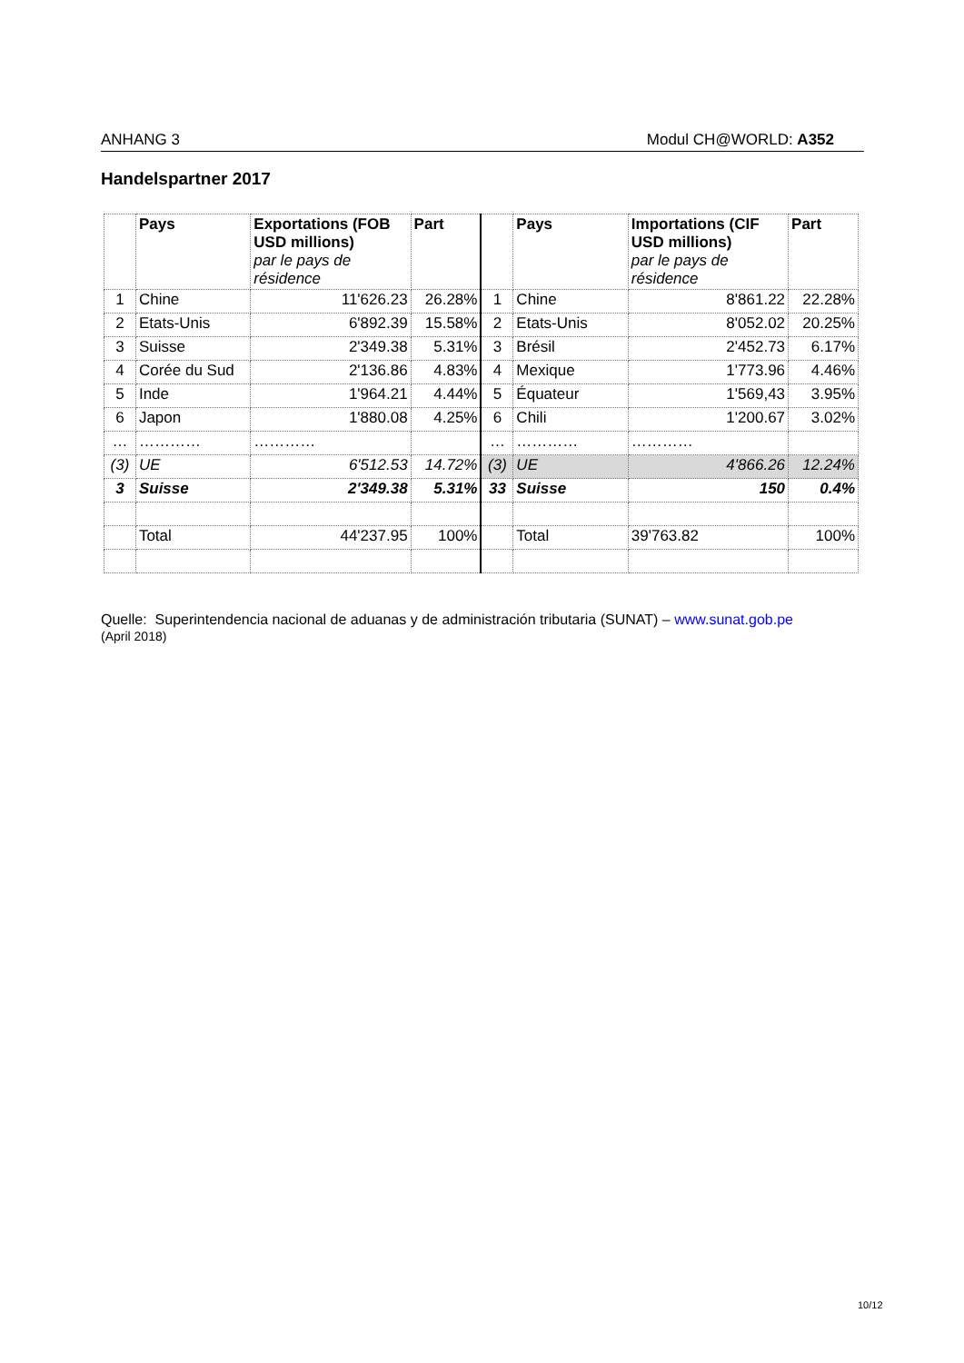ANHANG 3 Modul CH@WORLD: A352
Handelspartner 2017
| | Pays | Exportations (FOB USD millions) par le pays de résidence | Part | | Pays | Importations (CIF USD millions) par le pays de résidence | Part |
| --- | --- | --- | --- | --- | --- | --- | --- |
| 1 | Chine | 11'626.23 | 26.28% | 1 | Chine | 8'861.22 | 22.28% |
| 2 | Etats-Unis | 6'892.39 | 15.58% | 2 | Etats-Unis | 8'052.02 | 20.25% |
| 3 | Suisse | 2'349.38 | 5.31% | 3 | Brésil | 2'452.73 | 6.17% |
| 4 | Corée du Sud | 2'136.86 | 4.83% | 4 | Mexique | 1'773.96 | 4.46% |
| 5 | Inde | 1'964.21 | 4.44% | 5 | Équateur | 1'569,43 | 3.95% |
| 6 | Japon | 1'880.08 | 4.25% | 6 | Chili | 1'200.67 | 3.02% |
| … | ………… | ………… | | … | ………… | ………… | |
| (3) | UE | 6'512.53 | 14.72% | (3) | UE | 4'866.26 | 12.24% |
| 3 | Suisse | 2'349.38 | 5.31% | 33 | Suisse | 150 | 0.4% |
| | Total | 44'237.95 | 100% | | Total | 39'763.82 | 100% |
Quelle: Superintendencia nacional de aduanas y de administración tributaria (SUNAT) – www.sunat.gob.pe
(April 2018)
10/12